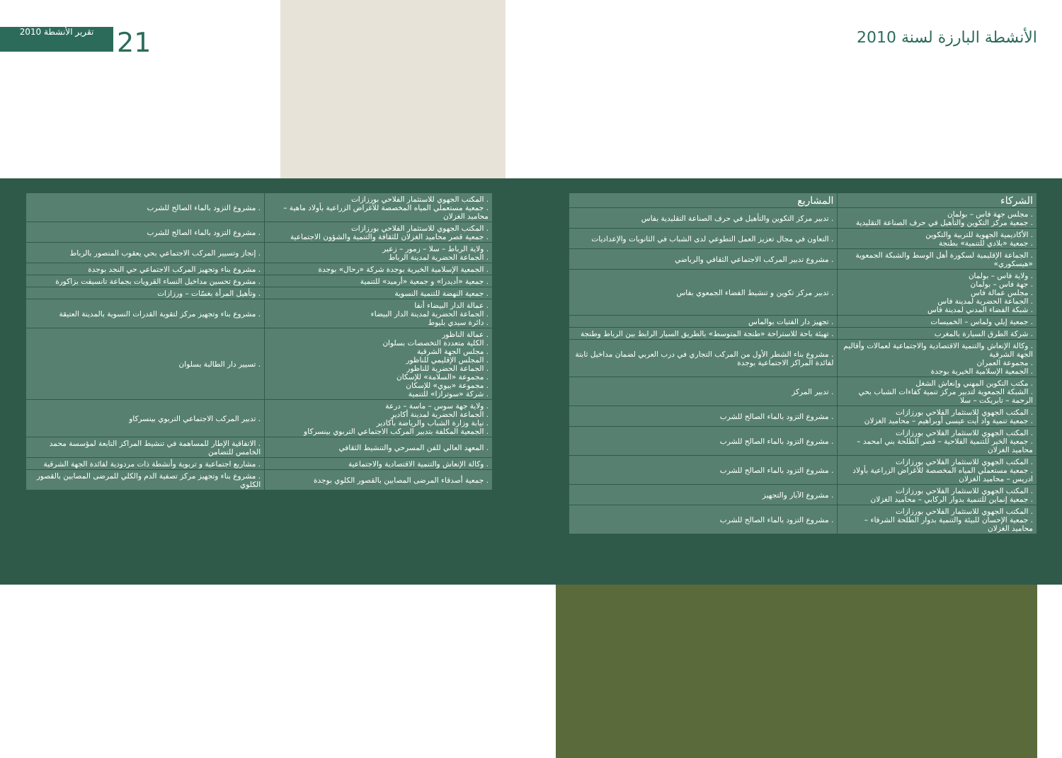تقرير الأنشطة 2010 21 الأنشطة البارزة لسنة 2010
| . المكتب الجهوي للاستثمار الفلاحي بورزازات . جمعية مستعملي المياه المخصصة للأغراض الزراعية بأولاد ماهية – محاميد الغزلان | . مشروع التزود بالماء الصالح للشرب |
| . المكتب الجهوي للاستثمار الفلاحي بورزازات . جمعية قصر محاميد الغزلان للثقافة والتنمية والشؤون الاجتماعية | . مشروع التزود بالماء الصالح للشرب |
| . ولاية الرباط – سلا – زمور – زعير . الجماعة الحضرية لمدينة الرباط | . إنجاز وتسيير المركب الاجتماعي بحي يعقوب المنصور بالرباط |
| . الجمعية الإسلامية الخيرية بوجدة شركة «رحال» بوجدة | . مشروع بناء وتجهيز المركب الاجتماعي حي النجد بوجدة |
| . جمعية «أديدرا» و جمعية «أرميد» للتنمية | . مشروع تحسين مداخيل النساء القرويات بجماعة تانسيفت بزاكورة |
| . جمعية النهضة للتنمية النسوية | . وتأهيل المرأة بغسّات – ورزازات |
| . عمالة الدار البيضاء أنفا . الجماعة الحضرية لمدينة الدار البيضاء . دائرة سيدي بليوط | . مشروع بناء وتجهيز مركز لتقوية القدرات النسوية بالمدينة العتيقة |
| . عمالة الناظور . الكلية متعددة التخصصات بسلوان . مجلس الجهة الشرقية . المجلس الإقليمي للناظور . الجماعة الحضرية للناظور . مجموعة «السلامة» للإسكان . مجموعة «بيوي» للإسكان . شركة «سوترازا» للتنمية | . تسيير دار الطالبة بسلوان |
| . ولاية جهة سوس – ماسة – درعة . الجماعة الحضرية لمدينة أكادير . نيابة وزارة الشباب والرياضة بأكادير . الجمعية المكلفة بتدبير المركب الاجتماعي التربوي بينسركاو | . تدبير المركب الاجتماعي التربوي بينسركاو |
| . المعهد العالي للفن المسرحي والتنشيط الثقافي | . الاتفاقية الإطار للمساهمة في تنشيط المراكز التابعة لمؤسسة محمد الخامس للتضامن |
| . وكالة الإنعاش والتنمية الاقتصادية والاجتماعية | . مشاريع اجتماعية و تربوية وأنشطة ذات مردودية لفائدة الجهة الشرقية |
| . جمعية أصدقاء المرضى المصابين بالقصور الكلوي بوجدة | . مشروع بناء وتجهيز مركز تصفية الدم والكلي للمرضى المصابين بالقصور الكلوي |
| الشركاء | المشاريع |
| --- | --- |
| . مجلس جهة فاس – بولمان . جمعية مركز التكوين والتأهيل في حرف الصناعة التقليدية | . تدبير مركز التكوين والتأهيل في حرف الصناعة التقليدية بفاس |
| . الأكاديمية الجهوية للتربية والتكوين . جمعية «بلادي للتنمية» بطنجة | . التعاون في مجال تعزيز العمل التطوعي لدى الشباب في الثانويات والإعداديات |
| . الجماعة الإقليمية لسكورة أهل الوسط والشبكة الجمعوية «هيسكوري» | . مشروع تدبير المركب الاجتماعي الثقافي والرياضي |
| . ولاية فاس – بولمان . جهة فاس – بولمان . مجلس عمالة فاس . الجماعة الحضرية لمدينة فاس . شبكة الفضاء المدني لمدينة فاس | . تدبير مركز تكوين و تنشيط الفضاء الجمعوي بفاس |
| . جمعية إيلي ولماس – الخميسات | . تجهيز دار الفتيات بوالماس |
| . شركة الطرق السيارة بالمغرب | . تهيئة باحة للاستراحة «طنجة المتوسط» بالطريق السيار الرابط بين الرباط وطنجة |
| . وكالة الإنعاش والتنمية الاقتصادية والاجتماعية لعمالات وأقاليم الجهة الشرقية . مجموعة العمران . الجمعية الإسلامية الخيرية بوجدة | . مشروع بناء الشطر الأول من المركب التجاري في درب العربي لضمان مداخيل ثابتة لفائدة المراكز الاجتماعية بوجدة |
| . مكتب التكوين المهني وإنعاش الشغل . الشبكة الجمعوية لتدبير مركز تنمية كفاءات الشباب بحي الرحمة – تابريكت – سلا | . تدبير المركز |
| . المكتب الجهوي للاستثمار الفلاحي بورزازات . جمعية تنمية واد أيت عيسى أوبراهيم – محاميد الغزلان | . مشروع التزود بالماء الصالح للشرب |
| . المكتب الجهوي للاستثمار الفلاحي بورزازات . جمعية الخير للتنمية الفلاحية – قصر الطلحة بني امحمد – محاميد الغزلان | . مشروع التزود بالماء الصالح للشرب |
| . المكتب الجهوي للاستثمار الفلاحي بورزازات . جمعية مستعملي المياه المخصصة للأغراض الزراعية بأولاد ادريس – محاميد الغزلان | . مشروع التزود بالماء الصالح للشرب |
| . المكتب الجهوي للاستثمار الفلاحي بورزازات . جمعية إنماين للتنمية بدوار الركابي – محاميد الغزلان | . مشروع الآبار والتجهيز |
| . المكتب الجهوي للاستثمار الفلاحي بورزازات . جمعية الإحسان للبيئة والتنمية بدوار الطلحة الشرفاء – محاميد الغزلان | . مشروع التزود بالماء الصالح للشرب |